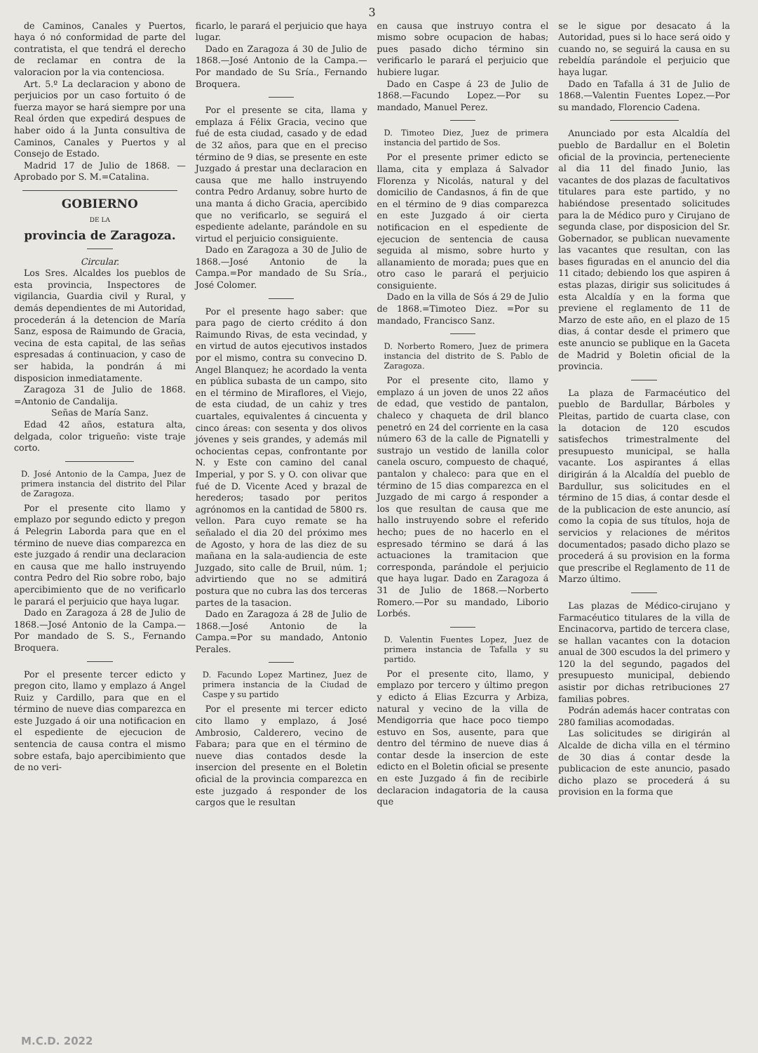3
de Caminos, Canales y Puertos, haya ó nó conformidad de parte del contratista, el que tendrá el derecho de reclamar en contra de la valoracion por la via contenciosa.
Art. 5.º La declaracion y abono de perjuicios por un caso fortuito ó de fuerza mayor se hará siempre por una Real órden que expedirá despues de haber oido á la Junta consultiva de Caminos, Canales y Puertos y al Consejo de Estado.
Madrid 17 de Julio de 1868. —Aprobado por S. M.=Catalina.
GOBIERNO
DE LA
provincia de Zaragoza.
Circular.
Los Sres. Alcaldes los pueblos de esta provincia, Inspectores de vigilancia, Guardia civil y Rural, y demás dependientes de mi Autoridad, procederán á la detencion de María Sanz, esposa de Raimundo de Gracia, vecina de esta capital, de las señas espresadas á continuacion, y caso de ser habida, la pondrán á mi disposicion inmediatamente.
Zaragoza 31 de Julio de 1868. =Antonio de Candalija.
Señas de María Sanz.
Edad 42 años, estatura alta, delgada, color trigueño: viste traje corto.
D. José Antonio de la Campa, Juez de primera instancia del distrito del Pilar de Zaragoza.
Por el presente cito llamo y emplazo por segundo edicto y pregon á Pelegrin Laborda para que en el término de nueve dias comparezca en este juzgado á rendir una declaracion en causa que me hallo instruyendo contra Pedro del Rio sobre robo, bajo apercibimiento que de no verificarlo le parará el perjuicio que haya lugar.
Dado en Zaragoza á 28 de Julio de 1868.—José Antonio de la Campa.—Por mandado de S. S., Fernando Broquera.
Por el presente tercer edicto y pregon cito, llamo y emplazo á Angel Ruiz y Cardillo, para que en el término de nueve dias comparezca en este Juzgado á oir una notificacion en el espediente de ejecucion de sentencia de causa contra el mismo sobre estafa, bajo apercibimiento que de no veri-
ficarlo, le parará el perjuicio que haya lugar.
Dado en Zaragoza á 30 de Julio de 1868.—José Antonio de la Campa.—Por mandado de Su Sría., Fernando Broquera.
Por el presente se cita, llama y emplaza á Félix Gracia, vecino que fué de esta ciudad, casado y de edad de 32 años, para que en el preciso término de 9 dias, se presente en este Juzgado á prestar una declaracion en causa que me hallo instruyendo contra Pedro Ardanuy, sobre hurto de una manta á dicho Gracia, apercibido que no verificarlo, se seguirá el espediente adelante, parándole en su virtud el perjuicio consiguiente.
Dado en Zaragoza a 30 de Julio de 1868.—José Antonio de la Campa.=Por mandado de Su Sría., José Colomer.
Por el presente hago saber: que para pago de cierto crédito á don Raimundo Rivas, de esta vecindad, y en virtud de autos ejecutivos instados por el mismo, contra su convecino D. Angel Blanquez; he acordado la venta en pública subasta de un campo, sito en el término de Miraflores, el Viejo, de esta ciudad, de un cahiz y tres cuartales, equivalentes á cincuenta y cinco áreas: con sesenta y dos olivos jóvenes y seis grandes, y además mil ochocientas cepas, confrontante por N. y Este con camino del canal Imperial, y por S. y O. con olivar que fué de D. Vicente Aced y brazal de herederos; tasado por peritos agrónomos en la cantidad de 5800 rs. vellon. Para cuyo remate se ha señalado el dia 20 del próximo mes de Agosto, y hora de las diez de su mañana en la sala-audiencia de este Juzgado, sito calle de Bruil, núm. 1; advirtiendo que no se admitirá postura que no cubra las dos terceras partes de la tasacion.
Dado en Zaragoza á 28 de Julio de 1868.—José Antonio de la Campa.=Por su mandado, Antonio Perales.
D. Facundo Lopez Martinez, Juez de primera instancia de la Ciudad de Caspe y su partido
Por el presente mi tercer edicto cito llamo y emplazo, á José Ambrosio, Calderero, vecino de Fabara; para que en el término de nueve dias contados desde la insercion del presente en el Boletin oficial de la provincia comparezca en este juzgado á responder de los cargos que le resultan
en causa que instruyo contra el mismo sobre ocupacion de habas; pues pasado dicho término sin verificarlo le parará el perjuicio que hubiere lugar.
Dado en Caspe á 23 de Julio de 1868.—Facundo Lopez.—Por su mandado, Manuel Perez.
D. Timoteo Diez, Juez de primera instancia del partido de Sos.
Por el presente primer edicto se llama, cita y emplaza á Salvador Florenza y Nicolás, natural y del domicilio de Candasnos, á fin de que en el término de 9 dias comparezca en este Juzgado á oir cierta notificacion en el espediente de ejecucion de sentencia de causa seguida al mismo, sobre hurto y allanamiento de morada; pues que en otro caso le parará el perjuicio consiguiente.
Dado en la villa de Sós á 29 de Julio de 1868.=Timoteo Diez. =Por su mandado, Francisco Sanz.
D. Norberto Romero, Juez de primera instancia del distrito de S. Pablo de Zaragoza.
Por el presente cito, llamo y emplazo á un joven de unos 22 años de edad, que vestido de pantalon, chaleco y chaqueta de dril blanco penetró en 24 del corriente en la casa número 63 de la calle de Pignatelli y sustrajo un vestido de lanilla color canela oscuro, compuesto de chaqué, pantalon y chaleco: para que en el término de 15 dias comparezca en el Juzgado de mi cargo á responder a los que resultan de causa que me hallo instruyendo sobre el referido hecho; pues de no hacerlo en el espresado término se dará á las actuaciones la tramitacion que corresponda, parándole el perjuicio que haya lugar. Dado en Zaragoza á 31 de Julio de 1868.—Norberto Romero.—Por su mandado, Liborio Lorbés.
D. Valentin Fuentes Lopez, Juez de primera instancia de Tafalla y su partido.
Por el presente cito, llamo, y emplazo por tercero y último pregon y edicto á Elias Ezcurra y Arbiza, natural y vecino de la villa de Mendigorria que hace poco tiempo estuvo en Sos, ausente, para que dentro del término de nueve dias á contar desde la insercion de este edicto en el Boletin oficial se presente en este Juzgado á fin de recibirle declaracion indagatoria de la causa que
se le sigue por desacato á la Autoridad, pues si lo hace será oido y cuando no, se seguirá la causa en su rebeldía parándole el perjuicio que haya lugar.
Dado en Tafalla á 31 de Julio de 1868.—Valentin Fuentes Lopez.—Por su mandado, Florencio Cadena.
Anunciado por esta Alcaldía del pueblo de Bardallur en el Boletin oficial de la provincia, perteneciente al dia 11 del finado Junio, las vacantes de dos plazas de facultativos titulares para este partido, y no habiéndose presentado solicitudes para la de Médico puro y Cirujano de segunda clase, por disposicion del Sr. Gobernador, se publican nuevamente las vacantes que resultan, con las bases figuradas en el anuncio del dia 11 citado; debiendo los que aspiren á estas plazas, dirigir sus solicitudes á esta Alcaldía y en la forma que previene el reglamento de 11 de Marzo de este año, en el plazo de 15 dias, á contar desde el primero que este anuncio se publique en la Gaceta de Madrid y Boletin oficial de la provincia.
La plaza de Farmacéutico del pueblo de Bardullar, Bárboles y Pleitas, partido de cuarta clase, con la dotacion de 120 escudos satisfechos trimestralmente del presupuesto municipal, se halla vacante. Los aspirantes á ellas dirigirán á la Alcaldía del pueblo de Bardullur, sus solicitudes en el término de 15 dias, á contar desde el de la publicacion de este anuncio, así como la copia de sus títulos, hoja de servicios y relaciones de méritos documentados; pasado dicho plazo se procederá á su provision en la forma que prescribe el Reglamento de 11 de Marzo último.
Las plazas de Médico-cirujano y Farmacéutico titulares de la villa de Encinacorva, partido de tercera clase, se hallan vacantes con la dotacion anual de 300 escudos la del primero y 120 la del segundo, pagados del presupuesto municipal, debiendo asistir por dichas retribuciones 27 familias pobres.
Podrán además hacer contratas con 280 familias acomodadas.
Las solicitudes se dirigirán al Alcalde de dicha villa en el término de 30 dias á contar desde la publicacion de este anuncio, pasado dicho plazo se procederá á su provision en la forma que
M.C.D. 2022